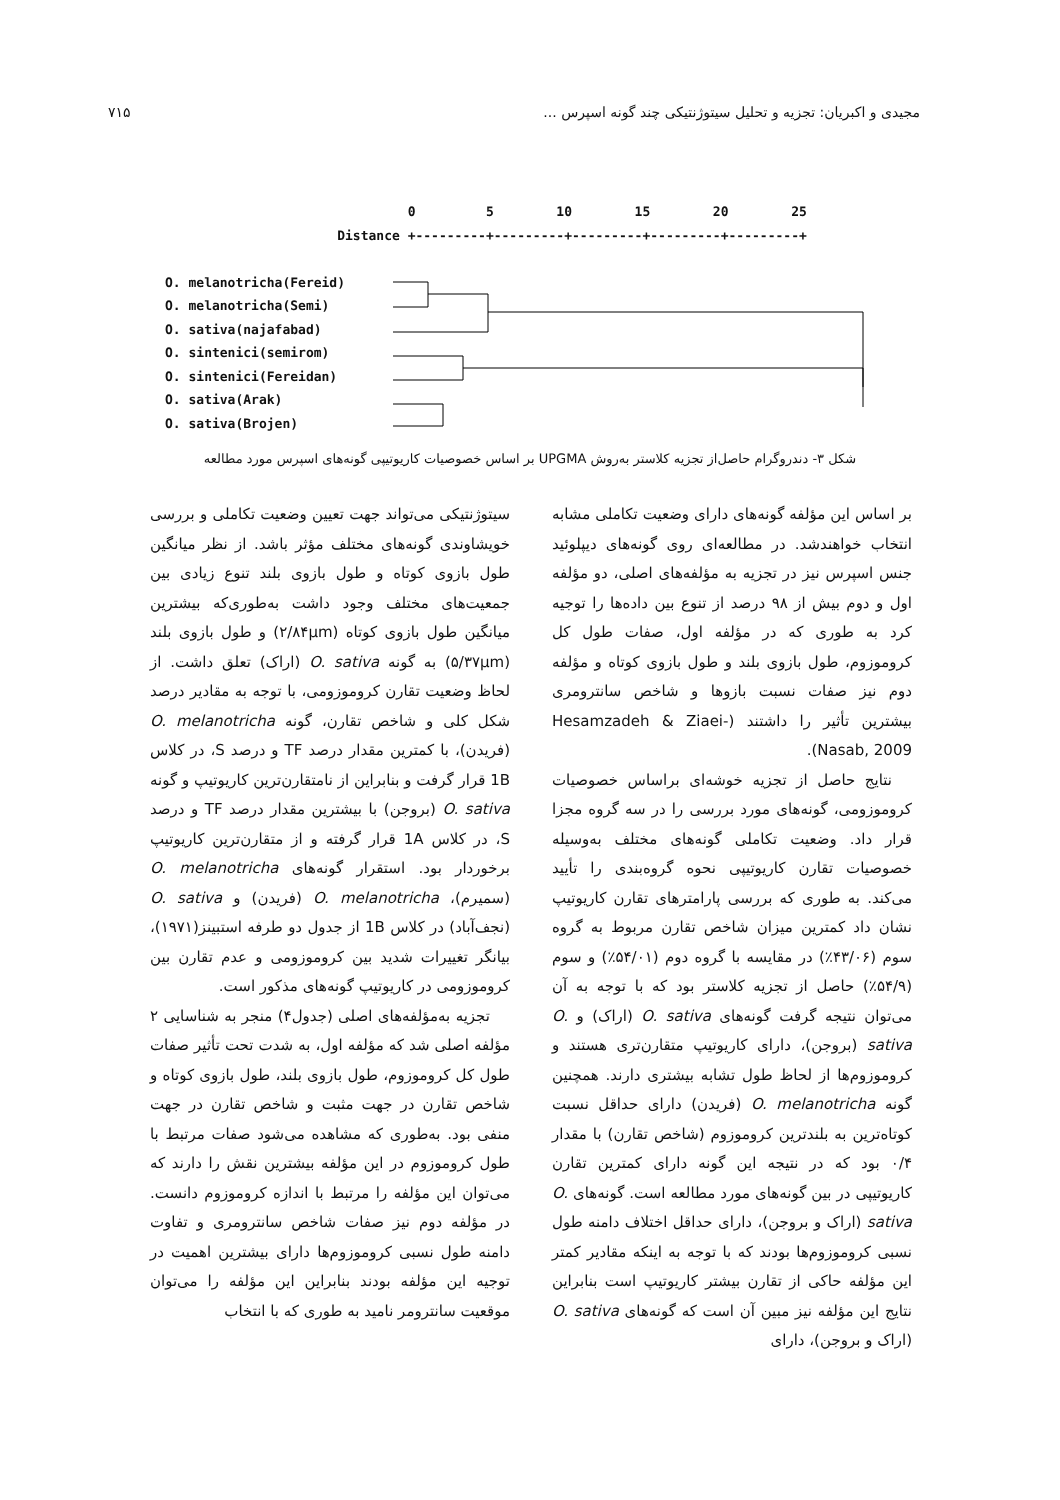۷۱۵ مجیدی و اکبریان: تجزیه و تحلیل سیتوژنتیکی چند گونه اسپرس ...
0 5 10 15 20 25 Distance +---------+---------+---------+---------+---------+ O. melanotricha(Fereid) O. melanotricha(Semi) O. sativa(najafabad) O. sintenici(semirom) O. sintenici(Fereidan) O. sativa(Arak) O. sativa(Brojen)
شکل ۳- دندروگرام حاصل‌از تجزیه کلاستر به‌روش UPGMA بر اساس خصوصیات کاریوتیپی گونه‌های اسپرس مورد مطالعه
سیتوژنتیکی می‌تواند جهت تعیین وضعیت تکاملی و بررسی خویشاوندی گونه‌های مختلف مؤثر باشد. از نظر میانگین طول بازوی کوتاه و طول بازوی بلند تنوع زیادی بین جمعیت‌های مختلف وجود داشت به‌طوری‌که بیشترین میانگین طول بازوی کوتاه (۲/۸۴µm) و طول بازوی بلند (۵/۳۷µm) به گونه O. sativa (اراک) تعلق داشت. از لحاظ وضعیت تقارن کروموزومی، با توجه به مقادیر درصد شکل کلی و شاخص تقارن، گونه O. melanotricha (فریدن)، با کمترین مقدار درصد TF و درصد S، در کلاس 1B قرار گرفت و بنابراین از نامتقارن‌ترین کاریوتیپ و گونه O. sativa (بروجن) با بیشترین مقدار درصد TF و درصد S، در کلاس 1A قرار گرفته و از متقارن‌ترین کاریوتیپ برخوردار بود. استقرار گونه‌های O. melanotricha (سمیرم)، O. melanotricha (فریدن) و O. sativa (نجف‌آباد) در کلاس 1B از جدول دو طرفه استبینز(۱۹۷۱)، بیانگر تغییرات شدید بین کروموزومی و عدم تقارن بین کروموزومی در کاریوتیپ گونه‌های مذکور است.
تجزیه به‌مؤلفه‌های اصلی (جدول۴) منجر به شناسایی ۲ مؤلفه اصلی شد که مؤلفه اول، به شدت تحت تأثیر صفات طول کل کروموزوم، طول بازوی بلند، طول بازوی کوتاه و شاخص تقارن در جهت مثبت و شاخص تقارن در جهت منفی بود. به‌طوری که مشاهده می‌شود صفات مرتبط با طول کروموزوم در این مؤلفه بیشترین نقش را دارند که می‌توان این مؤلفه را مرتبط با اندازه کروموزوم دانست. در مؤلفه دوم نیز صفات شاخص سانترومری و تفاوت دامنه طول نسبی کروموزوم‌ها دارای بیشترین اهمیت در توجیه این مؤلفه بودند بنابراین این مؤلفه را می‌توان موقعیت سانترومر نامید به طوری که با انتخاب
بر اساس این مؤلفه گونه‌های دارای وضعیت تکاملی مشابه انتخاب خواهندشد. در مطالعه‌ای روی گونه‌های دیپلوئید جنس اسپرس نیز در تجزیه به مؤلفه‌های اصلی، دو مؤلفه اول و دوم بیش از ۹۸ درصد از تنوع بین داده‌ها را توجیه کرد به طوری که در مؤلفه اول، صفات طول کل کروموزوم، طول بازوی بلند و طول بازوی کوتاه و مؤلفه دوم نیز صفات نسبت بازوها و شاخص سانترومری بیشترین تأثیر را داشتند (Hesamzadeh & Ziaei-Nasab, 2009).
نتایج حاصل از تجزیه خوشه‌ای براساس خصوصیات کروموزومی، گونه‌های مورد بررسی را در سه گروه مجزا قرار داد. وضعیت تکاملی گونه‌های مختلف به‌وسیله خصوصیات تقارن کاریوتیپی نحوه گروه‌بندی را تأیید می‌کند. به طوری که بررسی پارامترهای تقارن کاریوتیپ نشان داد کمترین میزان شاخص تقارن مربوط به گروه سوم (۴۳/۰۶٪) در مقایسه با گروه دوم (۵۴/۰۱٪) و سوم (۵۴/۹٪) حاصل از تجزیه کلاستر بود که با توجه به آن می‌توان نتیجه گرفت گونه‌های O. sativa (اراک) و O. sativa (بروجن)، دارای کاریوتیپ متقارن‌تری هستند و کروموزوم‌ها از لحاظ طول تشابه بیشتری دارند. همچنین گونه O. melanotricha (فریدن) دارای حداقل نسبت کوتاه‌ترین به بلندترین کروموزوم (شاخص تقارن) با مقدار ۰/۴ بود که در نتیجه این گونه دارای کمترین تقارن کاریوتیپی در بین گونه‌های مورد مطالعه است. گونه‌های O. sativa (اراک و بروجن)، دارای حداقل اختلاف دامنه طول نسبی کروموزوم‌ها بودند که با توجه به اینکه مقادیر کمتر این مؤلفه حاکی از تقارن بیشتر کاریوتیپ است بنابراین نتایج این مؤلفه نیز مبین آن است که گونه‌های O. sativa (اراک و بروجن)، دارای